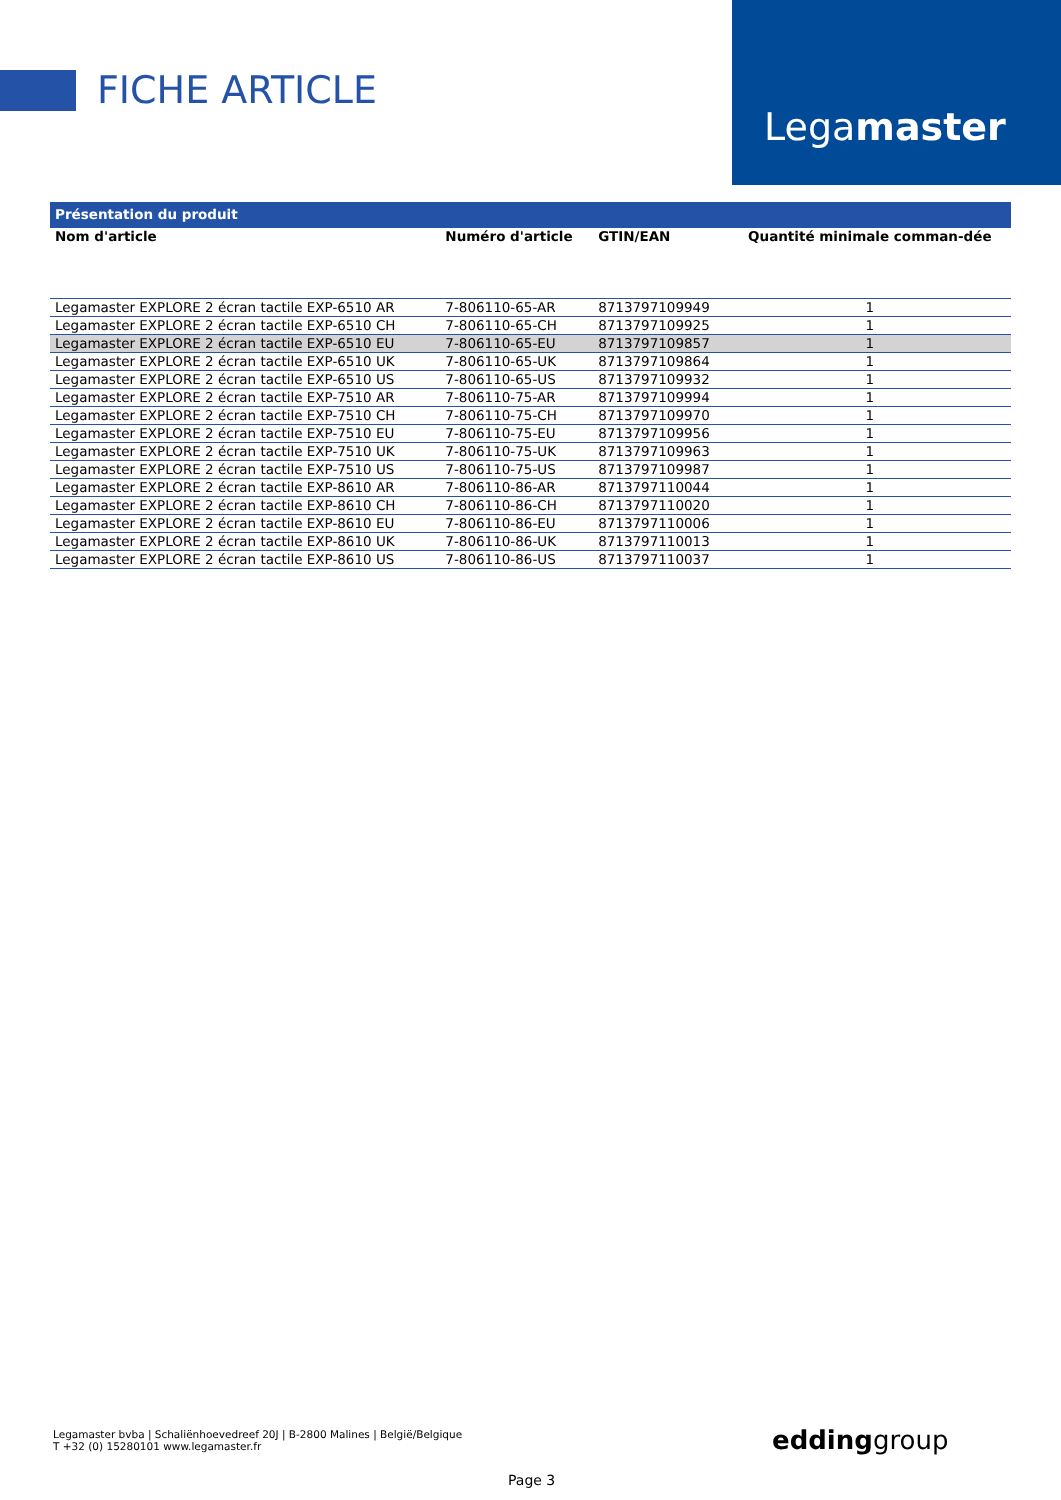FICHE ARTICLE
Legamaster
| Présentation du produit | | | |
| Nom d'article | Numéro d'article | GTIN/EAN | Quantité minimale comman-dée |
| Legamaster EXPLORE 2 écran tactile EXP-6510 AR | 7-806110-65-AR | 8713797109949 | 1 |
| Legamaster EXPLORE 2 écran tactile EXP-6510 CH | 7-806110-65-CH | 8713797109925 | 1 |
| Legamaster EXPLORE 2 écran tactile EXP-6510 EU | 7-806110-65-EU | 8713797109857 | 1 |
| Legamaster EXPLORE 2 écran tactile EXP-6510 UK | 7-806110-65-UK | 8713797109864 | 1 |
| Legamaster EXPLORE 2 écran tactile EXP-6510 US | 7-806110-65-US | 8713797109932 | 1 |
| Legamaster EXPLORE 2 écran tactile EXP-7510 AR | 7-806110-75-AR | 8713797109994 | 1 |
| Legamaster EXPLORE 2 écran tactile EXP-7510 CH | 7-806110-75-CH | 8713797109970 | 1 |
| Legamaster EXPLORE 2 écran tactile EXP-7510 EU | 7-806110-75-EU | 8713797109956 | 1 |
| Legamaster EXPLORE 2 écran tactile EXP-7510 UK | 7-806110-75-UK | 8713797109963 | 1 |
| Legamaster EXPLORE 2 écran tactile EXP-7510 US | 7-806110-75-US | 8713797109987 | 1 |
| Legamaster EXPLORE 2 écran tactile EXP-8610 AR | 7-806110-86-AR | 8713797110044 | 1 |
| Legamaster EXPLORE 2 écran tactile EXP-8610 CH | 7-806110-86-CH | 8713797110020 | 1 |
| Legamaster EXPLORE 2 écran tactile EXP-8610 EU | 7-806110-86-EU | 8713797110006 | 1 |
| Legamaster EXPLORE 2 écran tactile EXP-8610 UK | 7-806110-86-UK | 8713797110013 | 1 |
| Legamaster EXPLORE 2 écran tactile EXP-8610 US | 7-806110-86-US | 8713797110037 | 1 |
Legamaster bvba | Schaliënhoevedreef 20J | B-2800 Malines | België/Belgique
T +32 (0) 15280101 www.legamaster.fr
eddinggroup
Page 3